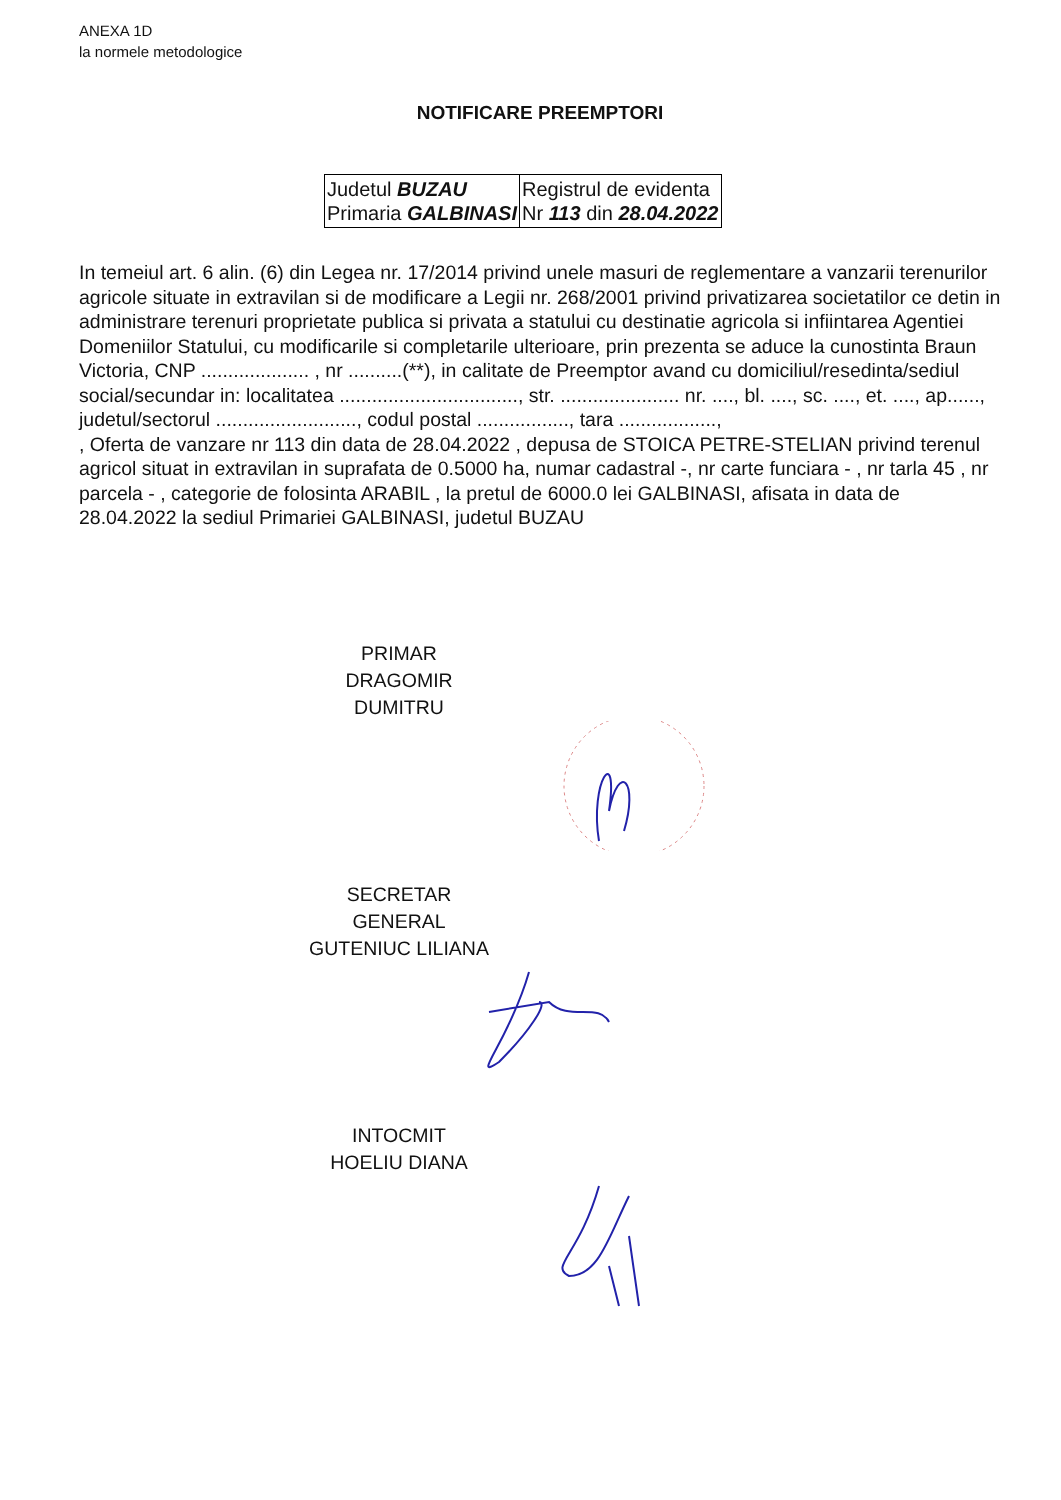ANEXA 1D
la normele metodologice
NOTIFICARE PREEMPTORI
| Judetul BUZAU Primaria GALBINASI | Registrul de evidenta Nr 113 din 28.04.2022 |
In temeiul art. 6 alin. (6) din Legea nr. 17/2014 privind unele masuri de reglementare a vanzarii terenurilor agricole situate in extravilan si de modificare a Legii nr. 268/2001 privind privatizarea societatilor ce detin in administrare terenuri proprietate publica si privata a statului cu destinatie agricola si infiintarea Agentiei Domeniilor Statului, cu modificarile si completarile ulterioare, prin prezenta se aduce la cunostinta Braun Victoria, CNP .................... , nr ..........(**), in calitate de Preemptor avand cu domiciliul/resedinta/sediul social/secundar in: localitatea ................................., str. ...................... nr. ...., bl. ...., sc. ...., et. ...., ap......, judetul/sectorul .........................., codul postal ................., tara ..................,
, Oferta de vanzare nr 113 din data de 28.04.2022 , depusa de STOICA PETRE-STELIAN privind terenul agricol situat in extravilan in suprafata de 0.5000 ha, numar cadastral -, nr carte funciara - , nr tarla 45 , nr parcela - , categorie de folosinta ARABIL , la pretul de 6000.0 lei GALBINASI, afisata in data de 28.04.2022 la sediul Primariei GALBINASI, judetul BUZAU
PRIMAR
DRAGOMIR DUMITRU
SECRETAR GENERAL
GUTENIUC LILIANA
INTOCMIT
HOELIU DIANA